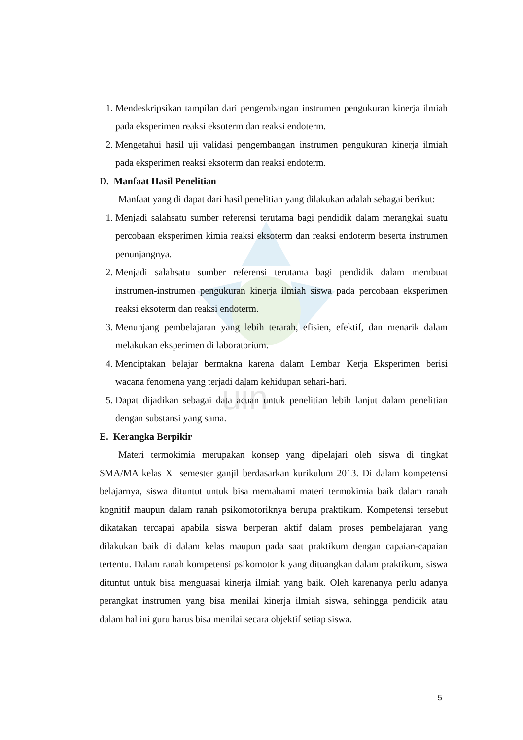uin
1. Mendeskripsikan tampilan dari pengembangan instrumen pengukuran kinerja ilmiah pada eksperimen reaksi eksoterm dan reaksi endoterm.
2. Mengetahui hasil uji validasi pengembangan instrumen pengukuran kinerja ilmiah pada eksperimen reaksi eksoterm dan reaksi endoterm.
D. Manfaat Hasil Penelitian
Manfaat yang di dapat dari hasil penelitian yang dilakukan adalah sebagai berikut:
1. Menjadi salahsatu sumber referensi terutama bagi pendidik dalam merangkai suatu percobaan eksperimen kimia reaksi eksoterm dan reaksi endoterm beserta instrumen penunjangnya.
2. Menjadi salahsatu sumber referensi terutama bagi pendidik dalam membuat instrumen-instrumen pengukuran kinerja ilmiah siswa pada percobaan eksperimen reaksi eksoterm dan reaksi endoterm.
3. Menunjang pembelajaran yang lebih terarah, efisien, efektif, dan menarik dalam melakukan eksperimen di laboratorium.
4. Menciptakan belajar bermakna karena dalam Lembar Kerja Eksperimen berisi wacana fenomena yang terjadi dalam kehidupan sehari-hari.
5. Dapat dijadikan sebagai data acuan untuk penelitian lebih lanjut dalam penelitian dengan substansi yang sama.
E. Kerangka Berpikir
Materi termokimia merupakan konsep yang dipelajari oleh siswa di tingkat SMA/MA kelas XI semester ganjil berdasarkan kurikulum 2013. Di dalam kompetensi belajarnya, siswa dituntut untuk bisa memahami materi termokimia baik dalam ranah kognitif maupun dalam ranah psikomotoriknya berupa praktikum. Kompetensi tersebut dikatakan tercapai apabila siswa berperan aktif dalam proses pembelajaran yang dilakukan baik di dalam kelas maupun pada saat praktikum dengan capaian-capaian tertentu. Dalam ranah kompetensi psikomotorik yang dituangkan dalam praktikum, siswa dituntut untuk bisa menguasai kinerja ilmiah yang baik. Oleh karenanya perlu adanya perangkat instrumen yang bisa menilai kinerja ilmiah siswa, sehingga pendidik atau dalam hal ini guru harus bisa menilai secara objektif setiap siswa.
5